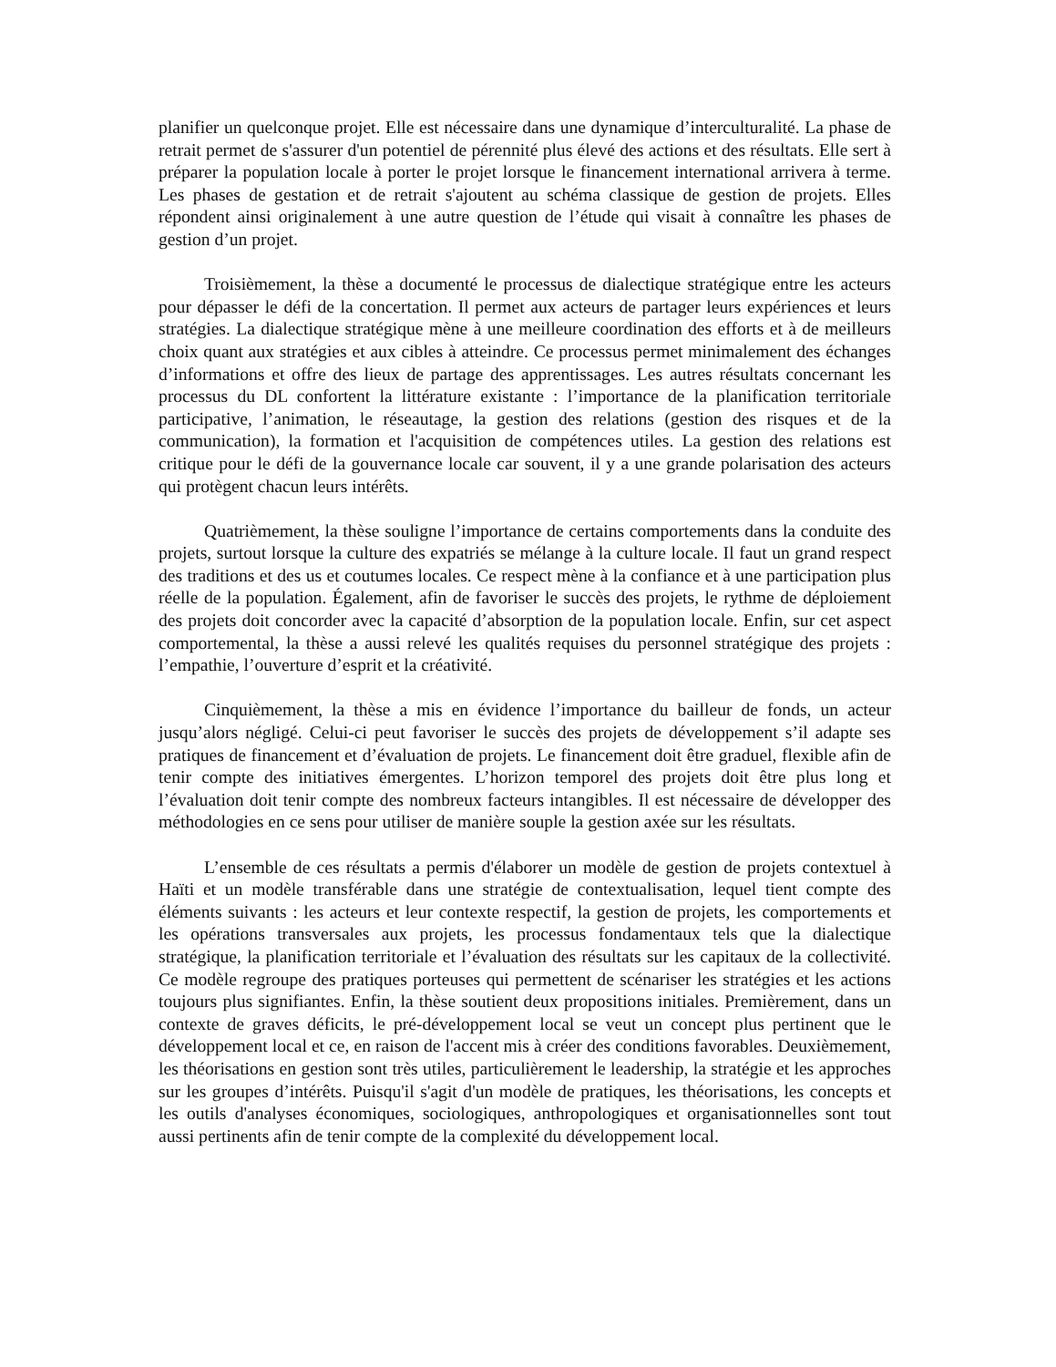planifier un quelconque projet. Elle est nécessaire dans une dynamique d’interculturalité. La phase de retrait permet de s'assurer d'un potentiel de pérennité plus élevé des actions et des résultats. Elle sert à préparer la population locale à porter le projet lorsque le financement international arrivera à terme. Les phases de gestation et de retrait s'ajoutent au schéma classique de gestion de projets. Elles répondent ainsi originalement à une autre question de l’étude qui visait à connaître les phases de gestion d’un projet.
Troisièmement, la thèse a documenté le processus de dialectique stratégique entre les acteurs pour dépasser le défi de la concertation. Il permet aux acteurs de partager leurs expériences et leurs stratégies. La dialectique stratégique mène à une meilleure coordination des efforts et à de meilleurs choix quant aux stratégies et aux cibles à atteindre. Ce processus permet minimalement des échanges d’informations et offre des lieux de partage des apprentissages. Les autres résultats concernant les processus du DL confortent la littérature existante : l’importance de la planification territoriale participative, l’animation, le réseautage, la gestion des relations (gestion des risques et de la communication), la formation et l'acquisition de compétences utiles. La gestion des relations est critique pour le défi de la gouvernance locale car souvent, il y a une grande polarisation des acteurs qui protègent chacun leurs intérêts.
Quatrièmement, la thèse souligne l’importance de certains comportements dans la conduite des projets, surtout lorsque la culture des expatriés se mélange à la culture locale. Il faut un grand respect des traditions et des us et coutumes locales. Ce respect mène à la confiance et à une participation plus réelle de la population. Également, afin de favoriser le succès des projets, le rythme de déploiement des projets doit concorder avec la capacité d’absorption de la population locale. Enfin, sur cet aspect comportemental, la thèse a aussi relevé les qualités requises du personnel stratégique des projets : l’empathie, l’ouverture d’esprit et la créativité.
Cinquièmement, la thèse a mis en évidence l’importance du bailleur de fonds, un acteur jusqu’alors négligé. Celui-ci peut favoriser le succès des projets de développement s’il adapte ses pratiques de financement et d’évaluation de projets. Le financement doit être graduel, flexible afin de tenir compte des initiatives émergentes. L’horizon temporel des projets doit être plus long et l’évaluation doit tenir compte des nombreux facteurs intangibles. Il est nécessaire de développer des méthodologies en ce sens pour utiliser de manière souple la gestion axée sur les résultats.
L’ensemble de ces résultats a permis d'élaborer un modèle de gestion de projets contextuel à Haïti et un modèle transférable dans une stratégie de contextualisation, lequel tient compte des éléments suivants : les acteurs et leur contexte respectif, la gestion de projets, les comportements et les opérations transversales aux projets, les processus fondamentaux tels que la dialectique stratégique, la planification territoriale et l’évaluation des résultats sur les capitaux de la collectivité. Ce modèle regroupe des pratiques porteuses qui permettent de scénariser les stratégies et les actions toujours plus signifiantes. Enfin, la thèse soutient deux propositions initiales. Premièrement, dans un contexte de graves déficits, le pré-développement local se veut un concept plus pertinent que le développement local et ce, en raison de l'accent mis à créer des conditions favorables. Deuxièmement, les théorisations en gestion sont très utiles, particulièrement le leadership, la stratégie et les approches sur les groupes d’intérêts. Puisqu'il s'agit d'un modèle de pratiques, les théorisations, les concepts et les outils d'analyses économiques, sociologiques, anthropologiques et organisationnelles sont tout aussi pertinents afin de tenir compte de la complexité du développement local.